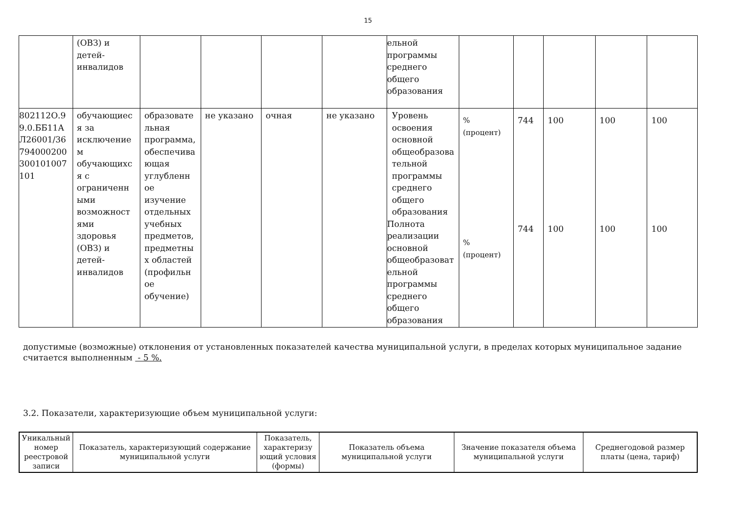15
| | (ОВЗ) и детей- инвалидов | | | | | ельной программы среднего общего образования | | | | | |
| 802112О.9 9.0.ББ11А Л26001/36 794000200 300101007 101 | обучающиес я за исключение м обучающихс я с ограниченн ыми возможност ями здоровья (ОВЗ) и детей- инвалидов | образовате льная программа, обеспечива ющая углубленн ое изучение отдельных учебных предметов, предметны х областей (профильн ое обучение) | не указано | очная | не указано | Уровень освоения основной общеобразова тельной программы среднего общего образования Полнота реализации основной общеобразоват ельной программы среднего общего образования | % (процент) % (процент) | 744 744 | 100 100 | 100 100 | 100 100 |
допустимые (возможные) отклонения от установленных показателей качества муниципальной услуги, в пределах которых муниципальное задание считается выполненным - 5 %.
3.2. Показатели, характеризующие объем муниципальной услуги:
| Уникальный номер реестровой записи | Показатель, характеризующий содержание муниципальной услуги | Показатель, характеризу ющий условия (формы) | Показатель объема муниципальной услуги | Значение показателя объема муниципальной услуги | Среднегодовой размер платы (цена, тариф) |